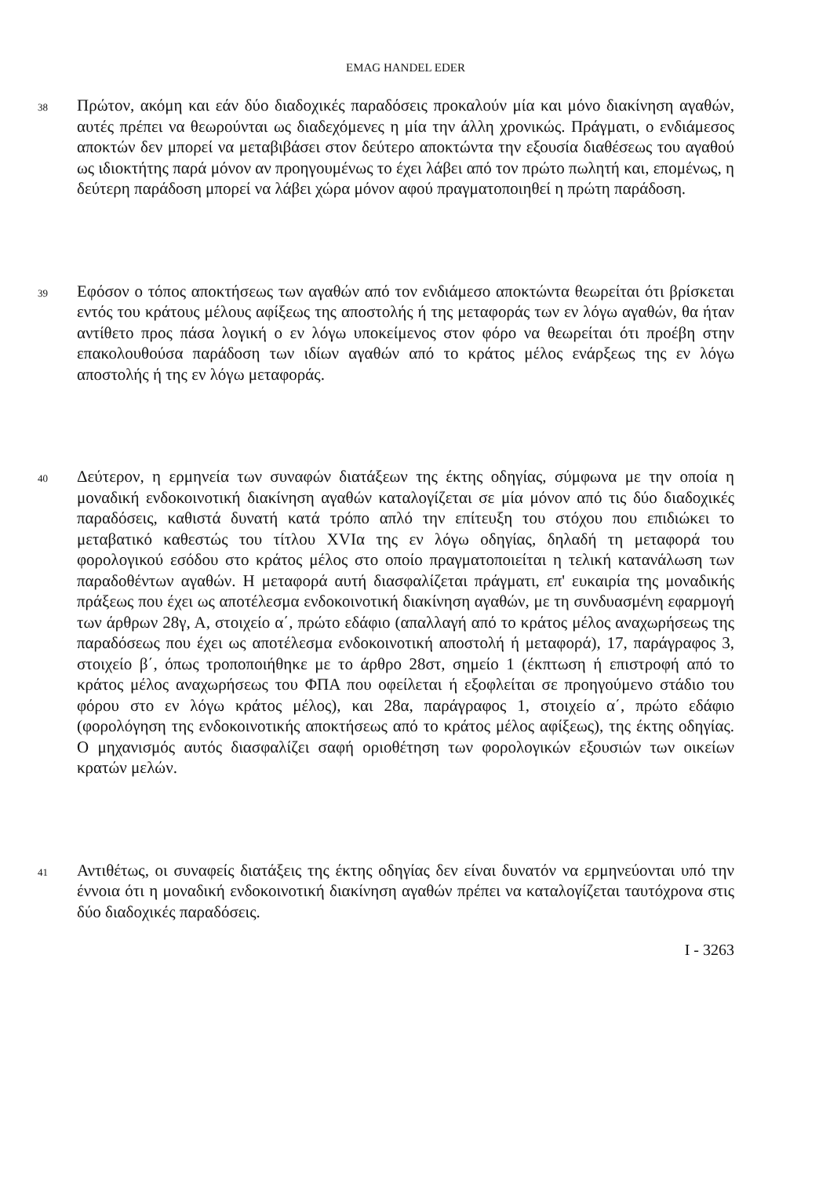EMAG HANDEL EDER
38
Πρώτον, ακόμη και εάν δύο διαδοχικές παραδόσεις προκαλούν μία και μόνο διακίνηση αγαθών, αυτές πρέπει να θεωρούνται ως διαδεχόμενες η μία την άλλη χρονικώς. Πράγματι, ο ενδιάμεσος αποκτών δεν μπορεί να μεταβιβάσει στον δεύτερο αποκτώντα την εξουσία διαθέσεως του αγαθού ως ιδιοκτήτης παρά μόνον αν προηγουμένως το έχει λάβει από τον πρώτο πωλητή και, επομένως, η δεύτερη παράδοση μπορεί να λάβει χώρα μόνον αφού πραγματοποιηθεί η πρώτη παράδοση.
39
Εφόσον ο τόπος αποκτήσεως των αγαθών από τον ενδιάμεσο αποκτώντα θεωρείται ότι βρίσκεται εντός του κράτους μέλους αφίξεως της αποστολής ή της μεταφοράς των εν λόγω αγαθών, θα ήταν αντίθετο προς πάσα λογική ο εν λόγω υποκείμενος στον φόρο να θεωρείται ότι προέβη στην επακολουθούσα παράδοση των ιδίων αγαθών από το κράτος μέλος ενάρξεως της εν λόγω αποστολής ή της εν λόγω μεταφοράς.
40
Δεύτερον, η ερμηνεία των συναφών διατάξεων της έκτης οδηγίας, σύμφωνα με την οποία η μοναδική ενδοκοινοτική διακίνηση αγαθών καταλογίζεται σε μία μόνον από τις δύο διαδοχικές παραδόσεις, καθιστά δυνατή κατά τρόπο απλό την επίτευξη του στόχου που επιδιώκει το μεταβατικό καθεστώς του τίτλου XVIα της εν λόγω οδηγίας, δηλαδή τη μεταφορά του φορολογικού εσόδου στο κράτος μέλος στο οποίο πραγματοποιείται η τελική κατανάλωση των παραδοθέντων αγαθών. Η μεταφορά αυτή διασφαλίζεται πράγματι, επ' ευκαιρία της μοναδικής πράξεως που έχει ως αποτέλεσμα ενδοκοινοτική διακίνηση αγαθών, με τη συνδυασμένη εφαρμογή των άρθρων 28γ, Α, στοιχείο α΄, πρώτο εδάφιο (απαλλαγή από το κράτος μέλος αναχωρήσεως της παραδόσεως που έχει ως αποτέλεσμα ενδοκοινοτική αποστολή ή μεταφορά), 17, παράγραφος 3, στοιχείο β΄, όπως τροποποιήθηκε με το άρθρο 28στ, σημείο 1 (έκπτωση ή επιστροφή από το κράτος μέλος αναχωρήσεως του ΦΠΑ που οφείλεται ή εξοφλείται σε προηγούμενο στάδιο του φόρου στο εν λόγω κράτος μέλος), και 28α, παράγραφος 1, στοιχείο α΄, πρώτο εδάφιο (φορολόγηση της ενδοκοινοτικής αποκτήσεως από το κράτος μέλος αφίξεως), της έκτης οδηγίας. Ο μηχανισμός αυτός διασφαλίζει σαφή οριοθέτηση των φορολογικών εξουσιών των οικείων κρατών μελών.
41
Αντιθέτως, οι συναφείς διατάξεις της έκτης οδηγίας δεν είναι δυνατόν να ερμηνεύονται υπό την έννοια ότι η μοναδική ενδοκοινοτική διακίνηση αγαθών πρέπει να καταλογίζεται ταυτόχρονα στις δύο διαδοχικές παραδόσεις.
I - 3263